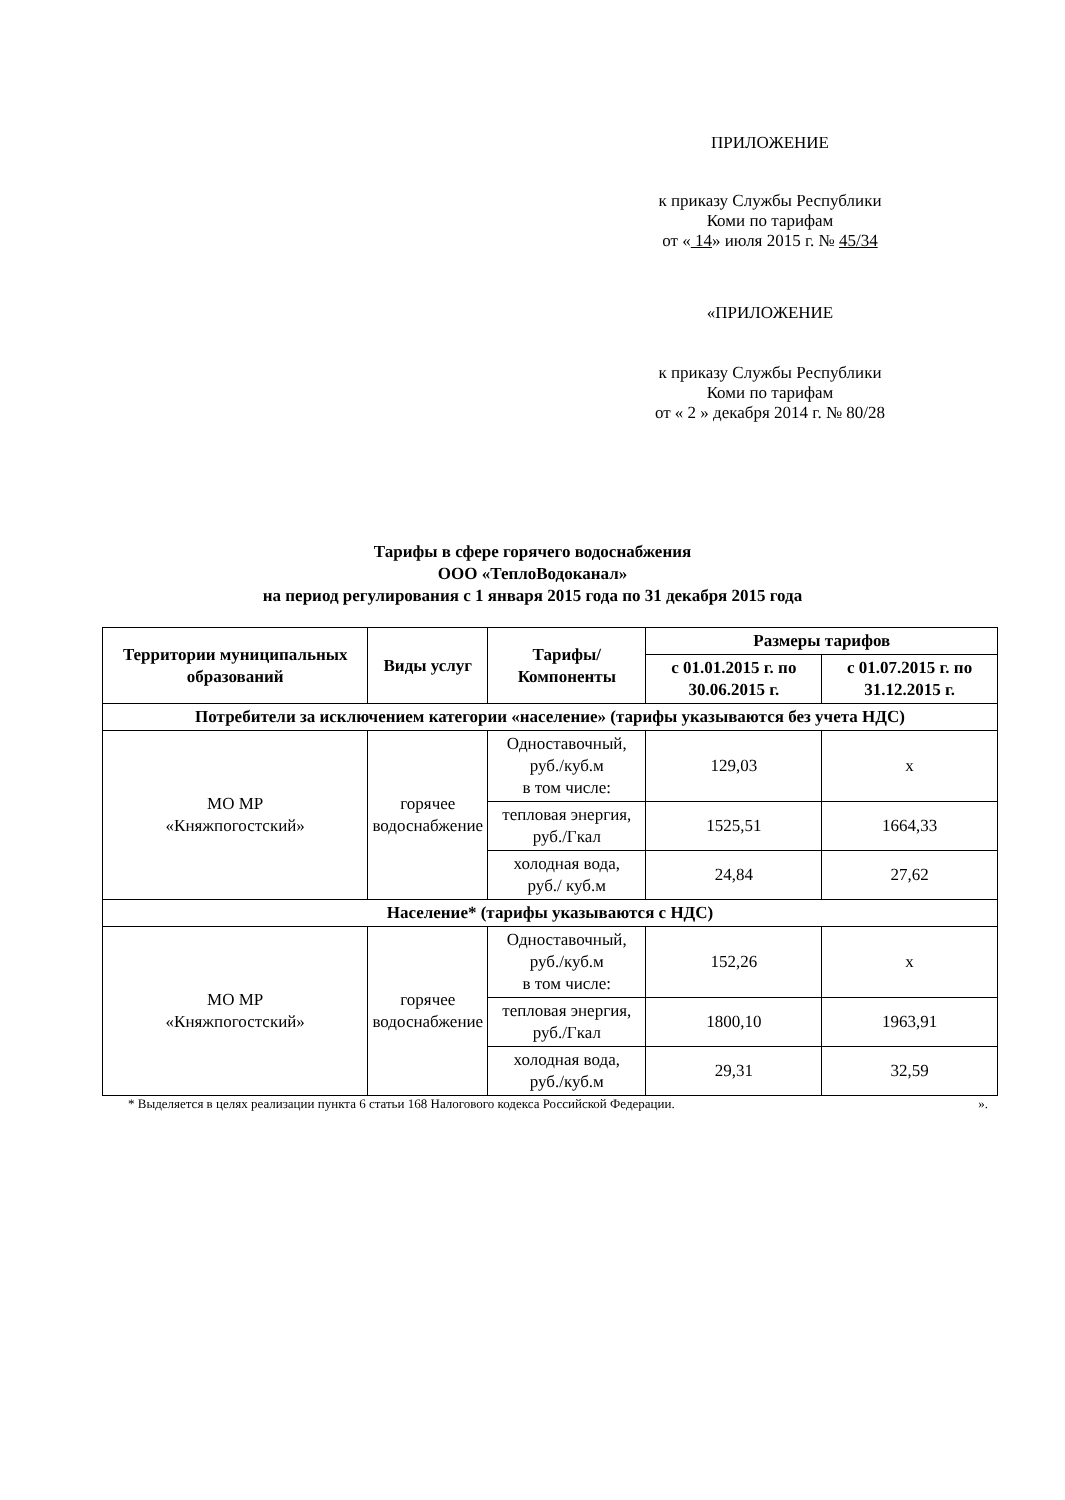ПРИЛОЖЕНИЕ
к приказу Службы Республики
Коми по тарифам
от « 14» июля 2015 г. № 45/34
«ПРИЛОЖЕНИЕ
к приказу Службы Республики
Коми по тарифам
от « 2 » декабря 2014 г. № 80/28
Тарифы в сфере горячего водоснабжения
ООО «ТеплоВодоканал»
на период регулирования с 1 января 2015 года по 31 декабря 2015 года
| Территории муниципальных образований | Виды услуг | Тарифы/Компоненты | Размеры тарифов | |
| --- | --- | --- | --- | --- |
| | | | с 01.01.2015 г. по 30.06.2015 г. | с 01.07.2015 г. по 31.12.2015 г. |
| Потребители за исключением категории «население» (тарифы указываются без учета НДС) | | | | |
| МО МР «Княжпогостский» | горячее водоснабжение | Одноставочный, руб./куб.м в том числе: | 129,03 | х |
| | | тепловая энергия, руб./Гкал | 1525,51 | 1664,33 |
| | | холодная вода, руб./ куб.м | 24,84 | 27,62 |
| Население* (тарифы указываются с НДС) | | | | |
| МО МР «Княжпогостский» | горячее водоснабжение | Одноставочный, руб./куб.м в том числе: | 152,26 | х |
| | | тепловая энергия, руб./Гкал | 1800,10 | 1963,91 |
| | | холодная вода, руб./куб.м | 29,31 | 32,59 |
* Выделяется в целях реализации пункта 6 статьи 168 Налогового кодекса Российской Федерации. ».